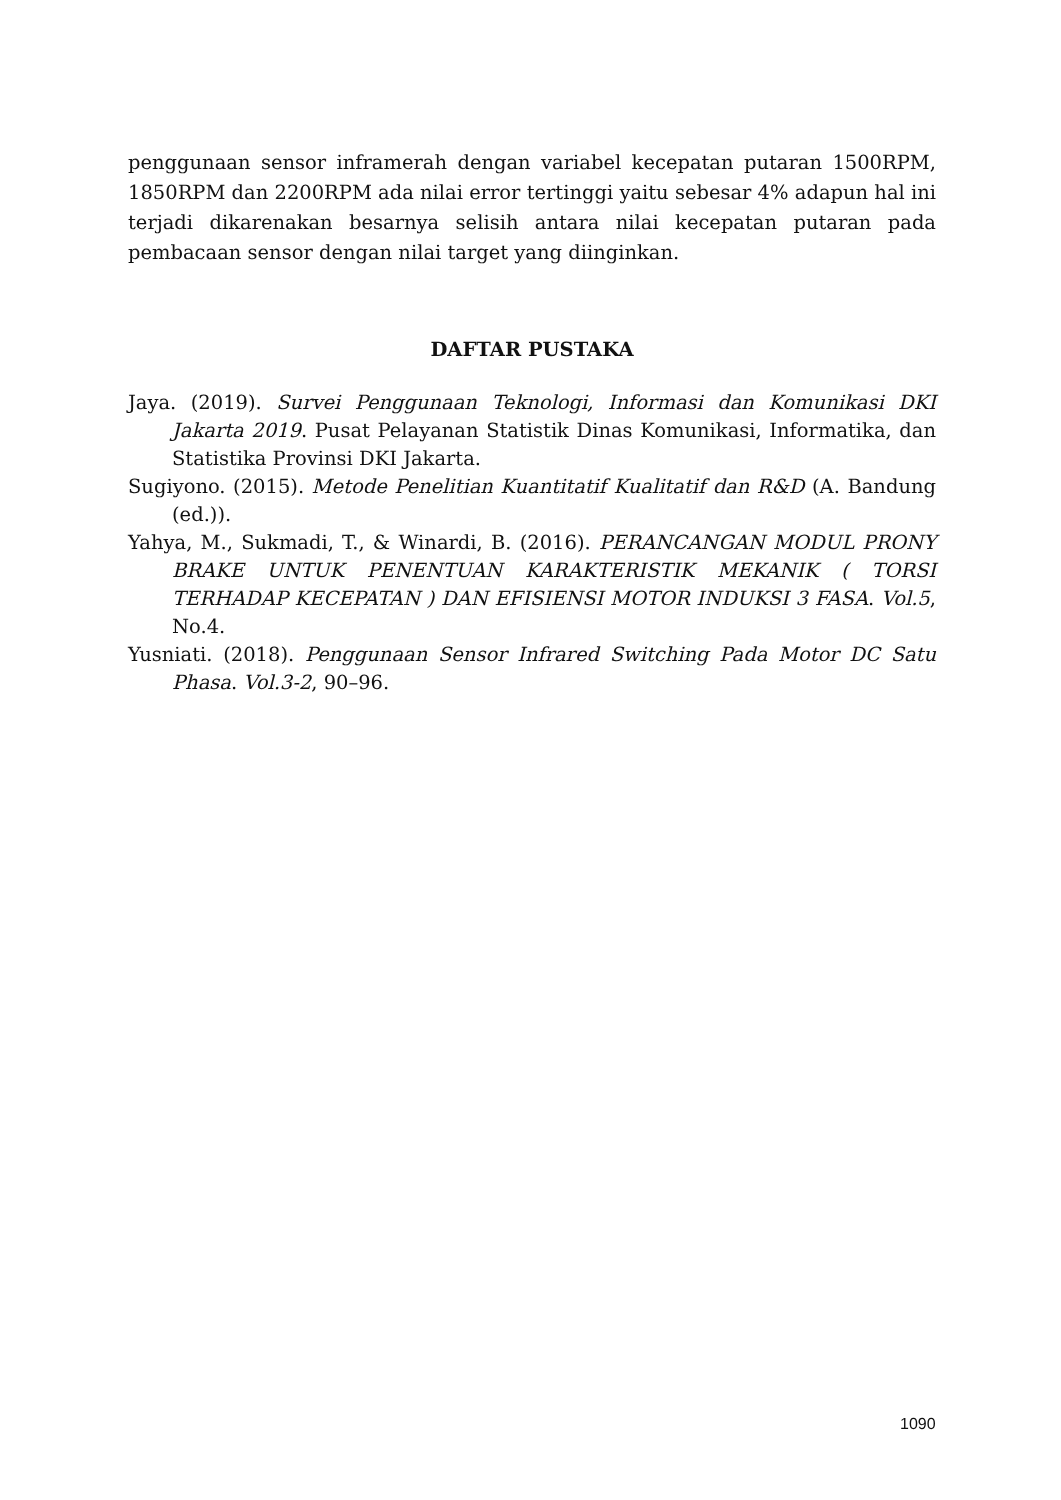penggunaan sensor inframerah dengan variabel kecepatan putaran 1500RPM, 1850RPM dan 2200RPM ada nilai error tertinggi yaitu sebesar 4% adapun hal ini terjadi dikarenakan besarnya selisih antara nilai kecepatan putaran pada pembacaan sensor dengan nilai target yang diinginkan.
DAFTAR PUSTAKA
Jaya. (2019). Survei Penggunaan Teknologi, Informasi dan Komunikasi DKI Jakarta 2019. Pusat Pelayanan Statistik Dinas Komunikasi, Informatika, dan Statistika Provinsi DKI Jakarta.
Sugiyono. (2015). Metode Penelitian Kuantitatif Kualitatif dan R&D (A. Bandung (ed.)).
Yahya, M., Sukmadi, T., & Winardi, B. (2016). PERANCANGAN MODUL PRONY BRAKE UNTUK PENENTUAN KARAKTERISTIK MEKANIK ( TORSI TERHADAP KECEPATAN ) DAN EFISIENSI MOTOR INDUKSI 3 FASA. Vol.5, No.4.
Yusniati. (2018). Penggunaan Sensor Infrared Switching Pada Motor DC Satu Phasa. Vol.3-2, 90–96.
1090